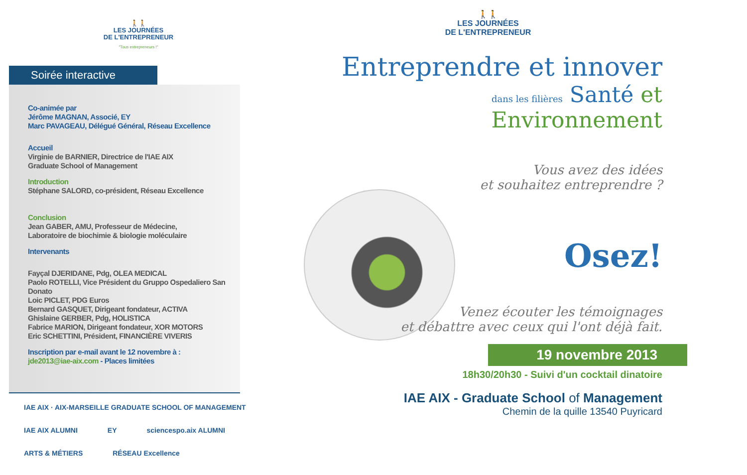🚶🚶
LES JOURNÉES
DE L'ENTREPRENEUR
"Tous entrepreneurs !"
Soirée interactive
Co-animée par
Jérôme MAGNAN, Associé, EY
Marc PAVAGEAU, Délégué Général, Réseau Excellence
Accueil
Virginie de BARNIER, Directrice de l'IAE AIX
Graduate School of Management
Introduction
Stéphane SALORD, co-président, Réseau Excellence
Conclusion
Jean GABER, AMU, Professeur de Médecine,
Laboratoire de biochimie & biologie moléculaire
Intervenants
Fayçal DJERIDANE, Pdg, OLEA MEDICAL
Paolo ROTELLI, Vice Président du Gruppo Ospedaliero San Donato
Loic PICLET, PDG Euros
Bernard GASQUET, Dirigeant fondateur, ACTIVA
Ghislaine GERBER, Pdg, HOLISTICA
Fabrice MARION, Dirigeant fondateur, XOR MOTORS
Eric SCHETTINI, Président, FINANCIÈRE VIVERIS
Inscription par e-mail avant le 12 novembre à :
jde2013@iae-aix.com - Places limitées
IAE AIX · AIX-MARSEILLE GRADUATE SCHOOL OF MANAGEMENT IAE AIX ALUMNI EY sciencespo.aix ALUMNI ARTS & MÉTIERS RÉSEAU Excellence
🚶🚶
LES JOURNÉES
DE L'ENTREPRENEUR
Entreprendre et innover
dans les filières Santé et Environnement
Vous avez des idées
et souhaitez entreprendre ?
Osez!
Venez écouter les témoignages
et débattre avec ceux qui l'ont déjà fait.
19 novembre 2013
18h30/20h30 - Suivi d'un cocktail dinatoire
IAE AIX - Graduate School of Management
Chemin de la quille 13540 Puyricard